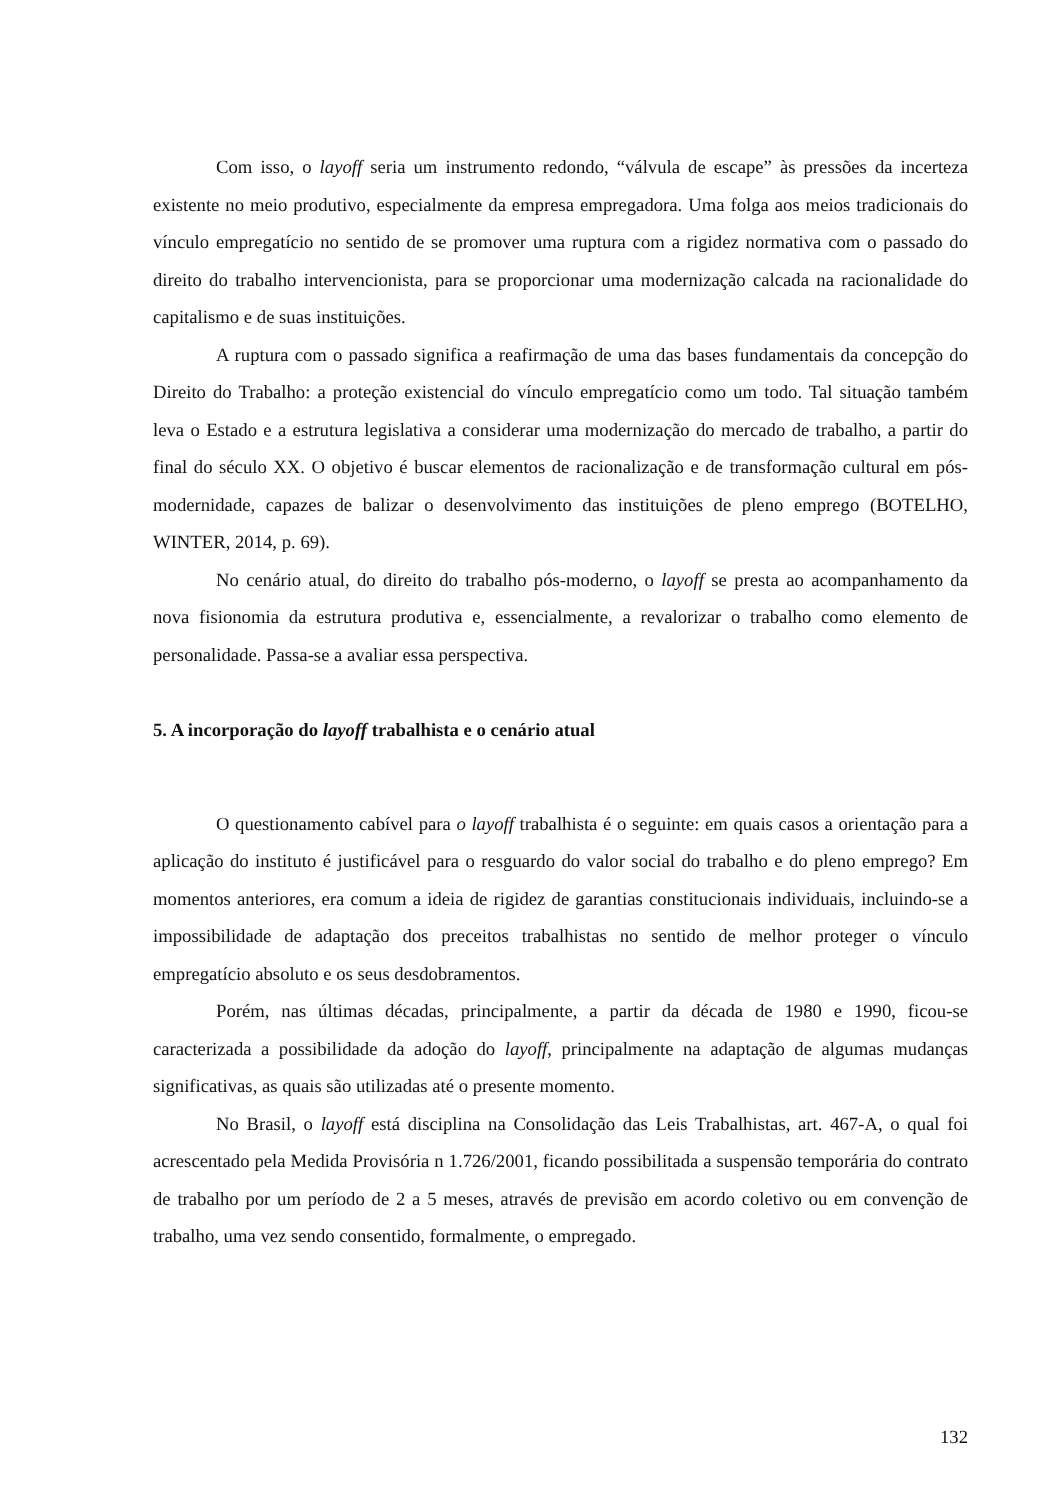Com isso, o layoff seria um instrumento redondo, “válvula de escape” às pressões da incerteza existente no meio produtivo, especialmente da empresa empregadora. Uma folga aos meios tradicionais do vínculo empregatício no sentido de se promover uma ruptura com a rigidez normativa com o passado do direito do trabalho intervencionista, para se proporcionar uma modernização calcada na racionalidade do capitalismo e de suas instituições.
A ruptura com o passado significa a reafirmação de uma das bases fundamentais da concepção do Direito do Trabalho: a proteção existencial do vínculo empregatício como um todo. Tal situação também leva o Estado e a estrutura legislativa a considerar uma modernização do mercado de trabalho, a partir do final do século XX. O objetivo é buscar elementos de racionalização e de transformação cultural em pós-modernidade, capazes de balizar o desenvolvimento das instituições de pleno emprego (BOTELHO, WINTER, 2014, p. 69).
No cenário atual, do direito do trabalho pós-moderno, o layoff se presta ao acompanhamento da nova fisionomia da estrutura produtiva e, essencialmente, a revalorizar o trabalho como elemento de personalidade. Passa-se a avaliar essa perspectiva.
5. A incorporação do layoff trabalhista e o cenário atual
O questionamento cabível para o layoff trabalhista é o seguinte: em quais casos a orientação para a aplicação do instituto é justificável para o resguardo do valor social do trabalho e do pleno emprego? Em momentos anteriores, era comum a ideia de rigidez de garantias constitucionais individuais, incluindo-se a impossibilidade de adaptação dos preceitos trabalhistas no sentido de melhor proteger o vínculo empregatício absoluto e os seus desdobramentos.
Porém, nas últimas décadas, principalmente, a partir da década de 1980 e 1990, ficou-se caracterizada a possibilidade da adoção do layoff, principalmente na adaptação de algumas mudanças significativas, as quais são utilizadas até o presente momento.
No Brasil, o layoff está disciplina na Consolidação das Leis Trabalhistas, art. 467-A, o qual foi acrescentado pela Medida Provisória n 1.726/2001, ficando possibilitada a suspensão temporária do contrato de trabalho por um período de 2 a 5 meses, através de previsão em acordo coletivo ou em convenção de trabalho, uma vez sendo consentido, formalmente, o empregado.
132